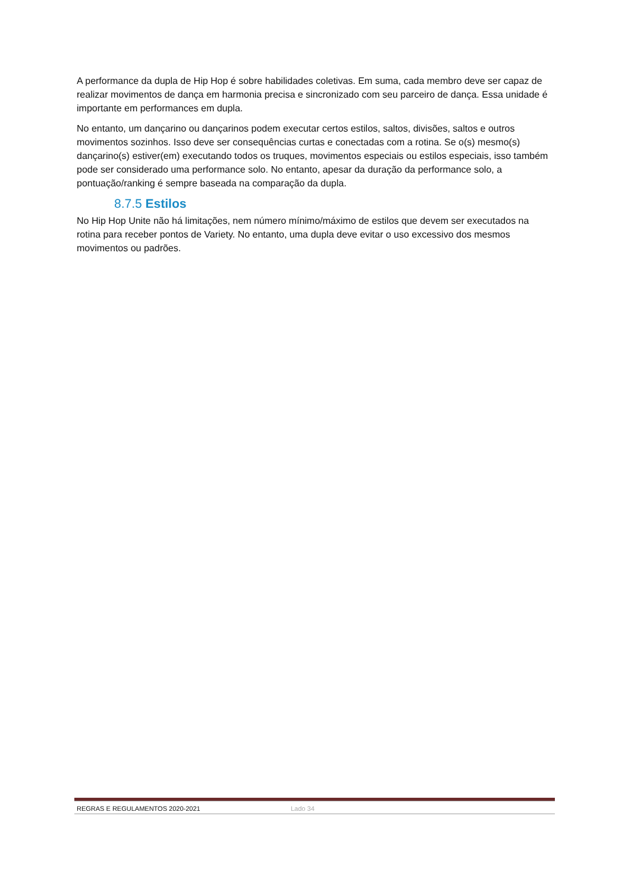A performance da dupla de Hip Hop é sobre habilidades coletivas. Em suma, cada membro deve ser capaz de realizar movimentos de dança em harmonia precisa e sincronizado com seu parceiro de dança. Essa unidade é importante em performances em dupla.
No entanto, um dançarino ou dançarinos podem executar certos estilos, saltos, divisões, saltos e outros movimentos sozinhos. Isso deve ser consequências curtas e conectadas com a rotina. Se o(s) mesmo(s) dançarino(s) estiver(em) executando todos os truques, movimentos especiais ou estilos especiais, isso também pode ser considerado uma performance solo. No entanto, apesar da duração da performance solo, a pontuação/ranking é sempre baseada na comparação da dupla.
8.7.5 Estilos
No Hip Hop Unite não há limitações, nem número mínimo/máximo de estilos que devem ser executados na rotina para receber pontos de Variety. No entanto, uma dupla deve evitar o uso excessivo dos mesmos movimentos ou padrões.
REGRAS E REGULAMENTOS 2020-2021 Lado 34